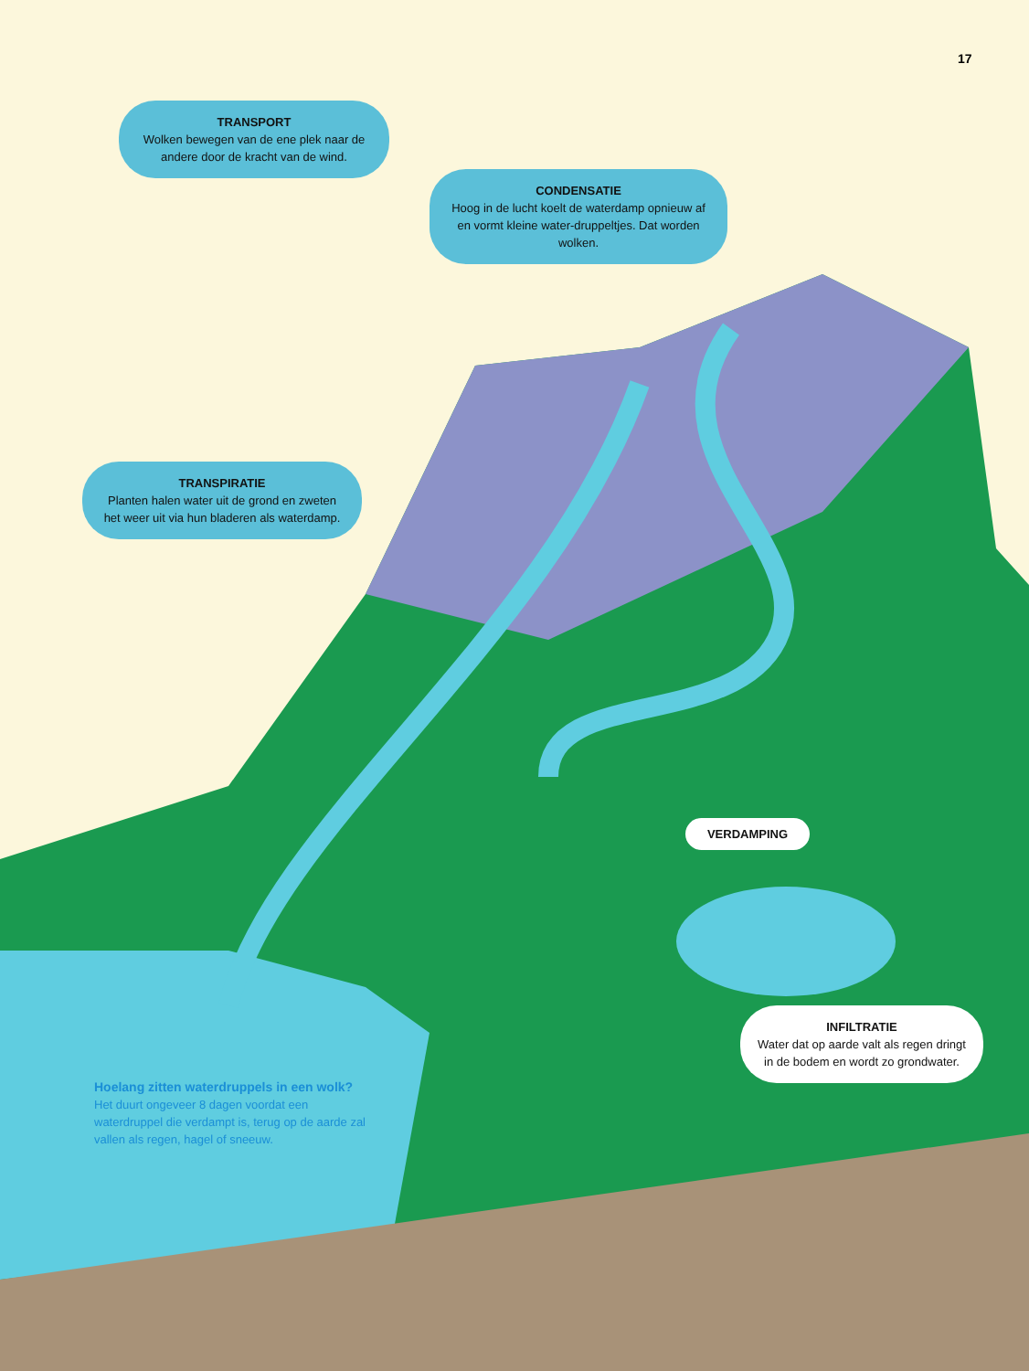17
TRANSPORT
Wolken bewegen van de ene plek naar de andere door de kracht van de wind.
CONDENSATIE
Hoog in de lucht koelt de waterdamp opnieuw af en vormt kleine water-druppeltjes. Dat worden wolken.
TRANSPIRATIE
Planten halen water uit de grond en zweten het weer uit via hun bladeren als waterdamp.
VERDAMPING
INFILTRATIE
Water dat op aarde valt als regen dringt in de bodem en wordt zo grondwater.
Hoelang zitten waterdruppels in een wolk?
Het duurt ongeveer 8 dagen voordat een waterdruppel die verdampt is, terug op de aarde zal vallen als regen, hagel of sneeuw.